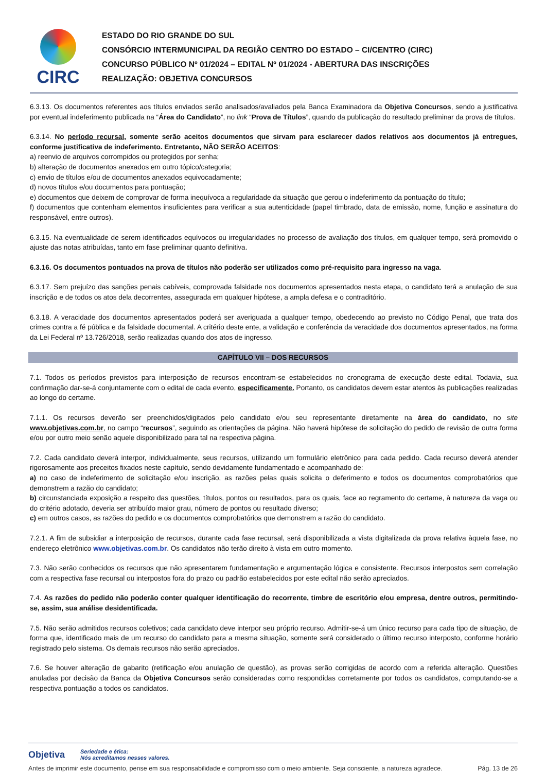CIRC
ESTADO DO RIO GRANDE DO SUL
CONSÓRCIO INTERMUNICIPAL DA REGIÃO CENTRO DO ESTADO – CI/CENTRO (CIRC)
CONCURSO PÚBLICO Nº 01/2024 – EDITAL Nº 01/2024 - ABERTURA DAS INSCRIÇÕES
REALIZAÇÃO: OBJETIVA CONCURSOS
6.3.13. Os documentos referentes aos títulos enviados serão analisados/avaliados pela Banca Examinadora da Objetiva Concursos, sendo a justificativa por eventual indeferimento publicada na “Área do Candidato”, no link “Prova de Títulos”, quando da publicação do resultado preliminar da prova de títulos.
6.3.14. No período recursal, somente serão aceitos documentos que sirvam para esclarecer dados relativos aos documentos já entregues, conforme justificativa de indeferimento. Entretanto, NÃO SERÃO ACEITOS:
a) reenvio de arquivos corrompidos ou protegidos por senha;
b) alteração de documentos anexados em outro tópico/categoria;
c) envio de títulos e/ou de documentos anexados equivocadamente;
d) novos títulos e/ou documentos para pontuação;
e) documentos que deixem de comprovar de forma inequívoca a regularidade da situação que gerou o indeferimento da pontuação do título;
f) documentos que contenham elementos insuficientes para verificar a sua autenticidade (papel timbrado, data de emissão, nome, função e assinatura do responsável, entre outros).
6.3.15. Na eventualidade de serem identificados equívocos ou irregularidades no processo de avaliação dos títulos, em qualquer tempo, será promovido o ajuste das notas atribuídas, tanto em fase preliminar quanto definitiva.
6.3.16. Os documentos pontuados na prova de títulos não poderão ser utilizados como pré-requisito para ingresso na vaga.
6.3.17. Sem prejuízo das sanções penais cabíveis, comprovada falsidade nos documentos apresentados nesta etapa, o candidato terá a anulação de sua inscrição e de todos os atos dela decorrentes, assegurada em qualquer hipótese, a ampla defesa e o contraditório.
6.3.18. A veracidade dos documentos apresentados poderá ser averiguada a qualquer tempo, obedecendo ao previsto no Código Penal, que trata dos crimes contra a fé pública e da falsidade documental. A critério deste ente, a validação e conferência da veracidade dos documentos apresentados, na forma da Lei Federal nº 13.726/2018, serão realizadas quando dos atos de ingresso.
CAPÍTULO VII – DOS RECURSOS
7.1. Todos os períodos previstos para interposição de recursos encontram-se estabelecidos no cronograma de execução deste edital. Todavia, sua confirmação dar-se-á conjuntamente com o edital de cada evento, especificamente. Portanto, os candidatos devem estar atentos às publicações realizadas ao longo do certame.
7.1.1. Os recursos deverão ser preenchidos/digitados pelo candidato e/ou seu representante diretamente na área do candidato, no site www.objetivas.com.br, no campo “recursos”, seguindo as orientações da página. Não haverá hipótese de solicitação do pedido de revisão de outra forma e/ou por outro meio senão aquele disponibilizado para tal na respectiva página.
7.2. Cada candidato deverá interpor, individualmente, seus recursos, utilizando um formulário eletrônico para cada pedido. Cada recurso deverá atender rigorosamente aos preceitos fixados neste capítulo, sendo devidamente fundamentado e acompanhado de:
a) no caso de indeferimento de solicitação e/ou inscrição, as razões pelas quais solicita o deferimento e todos os documentos comprobatórios que demonstrem a razão do candidato;
b) circunstanciada exposição a respeito das questões, títulos, pontos ou resultados, para os quais, face ao regramento do certame, à natureza da vaga ou do critério adotado, deveria ser atribuído maior grau, número de pontos ou resultado diverso;
c) em outros casos, as razões do pedido e os documentos comprobatórios que demonstrem a razão do candidato.
7.2.1. A fim de subsidiar a interposição de recursos, durante cada fase recursal, será disponibilizada a vista digitalizada da prova relativa àquela fase, no endereço eletrônico www.objetivas.com.br. Os candidatos não terão direito à vista em outro momento.
7.3. Não serão conhecidos os recursos que não apresentarem fundamentação e argumentação lógica e consistente. Recursos interpostos sem correlação com a respectiva fase recursal ou interpostos fora do prazo ou padrão estabelecidos por este edital não serão apreciados.
7.4. As razões do pedido não poderão conter qualquer identificação do recorrente, timbre de escritório e/ou empresa, dentre outros, permitindo-se, assim, sua análise desidentificada.
7.5. Não serão admitidos recursos coletivos; cada candidato deve interpor seu próprio recurso. Admitir-se-á um único recurso para cada tipo de situação, de forma que, identificado mais de um recurso do candidato para a mesma situação, somente será considerado o último recurso interposto, conforme horário registrado pelo sistema. Os demais recursos não serão apreciados.
7.6. Se houver alteração de gabarito (retificação e/ou anulação de questão), as provas serão corrigidas de acordo com a referida alteração. Questões anuladas por decisão da Banca da Objetiva Concursos serão consideradas como respondidas corretamente por todos os candidatos, computando-se a respectiva pontuação a todos os candidatos.
Objetiva Seriedade e ética:
Nós acreditamos nesses valores.
Antes de imprimir este documento, pense em sua responsabilidade e compromisso com o meio ambiente. Seja consciente, a natureza agradece. Pág. 13 de 26